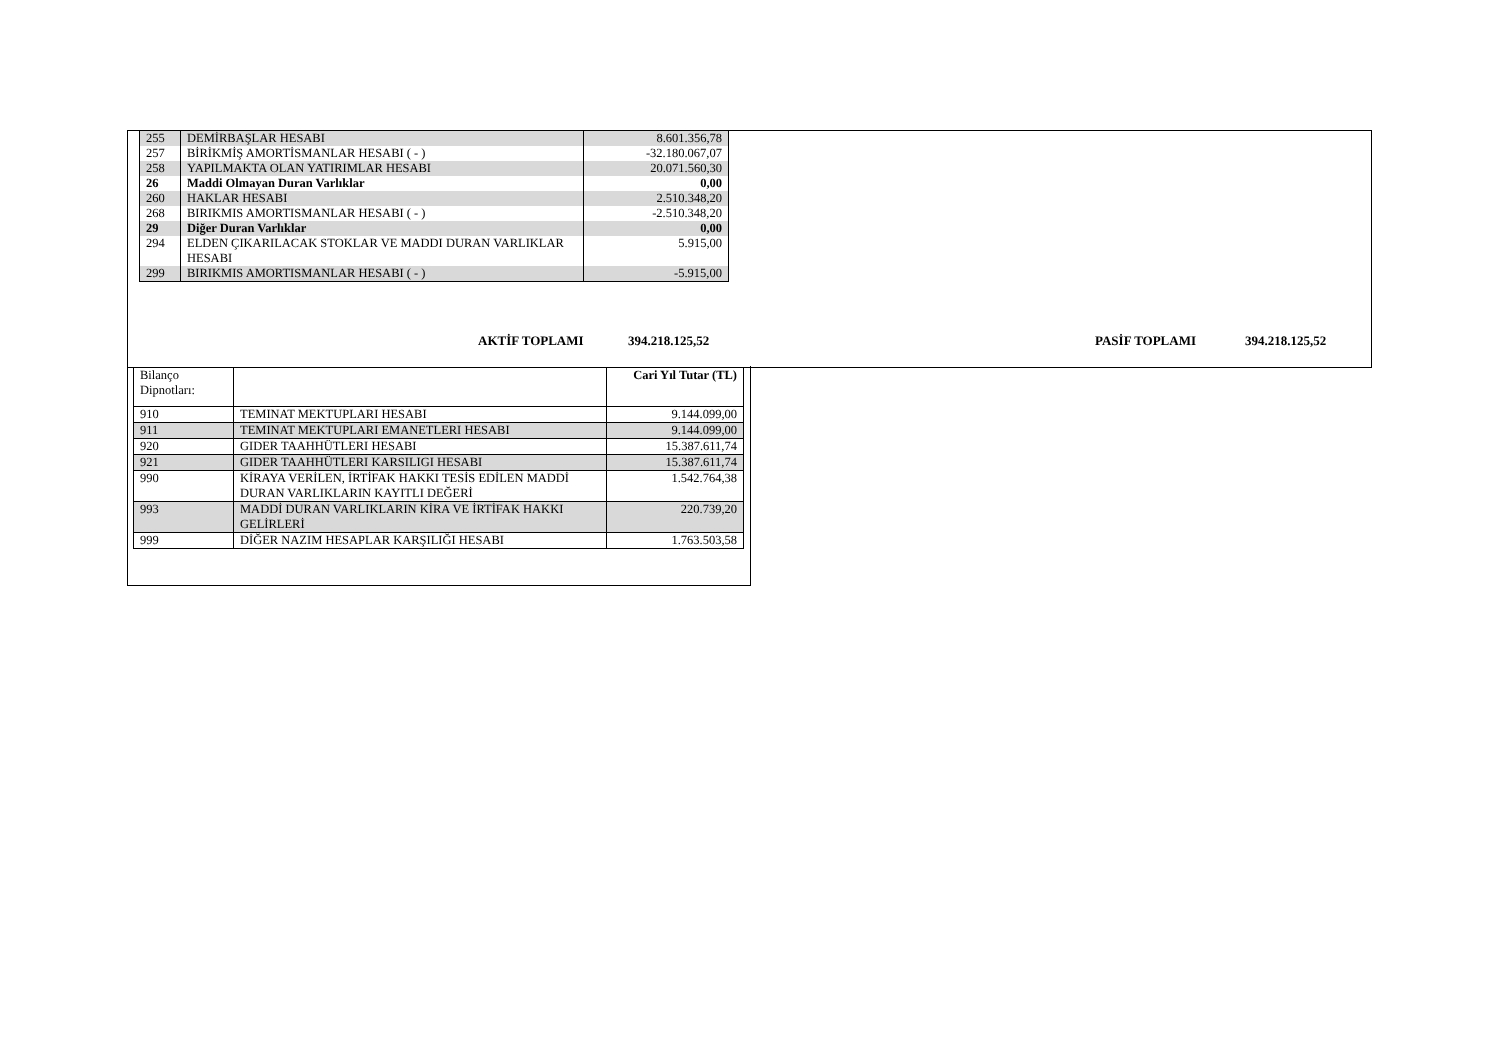| 255 | DEMİRBAŞLAR HESABI | 8.601.356,78 |
| 257 | BİRİKMİŞ AMORTİSMANLAR HESABI ( - ) | -32.180.067,07 |
| 258 | YAPILMAKTA OLAN YATIRIMLAR HESABI | 20.071.560,30 |
| 26 | Maddi Olmayan Duran Varlıklar | 0,00 |
| 260 | HAKLAR HESABI | 2.510.348,20 |
| 268 | BIRIKMIS AMORTISMANLAR HESABI ( - ) | -2.510.348,20 |
| 29 | Diğer Duran Varlıklar | 0,00 |
| 294 | ELDEN ÇIKARILACAK STOKLAR VE MADDI DURAN VARLIKLAR HESABI | 5.915,00 |
| 299 | BIRIKMIS AMORTISMANLAR HESABI ( - ) | -5.915,00 |
AKTİF TOPLAMI 394.218.125,52 PASİF TOPLAMI 394.218.125,52
| Bilanço Dipnotları: | | Cari Yıl Tutar (TL) |
| 910 | TEMINAT MEKTUPLARI HESABI | 9.144.099,00 |
| 911 | TEMINAT MEKTUPLARI EMANETLERI HESABI | 9.144.099,00 |
| 920 | GIDER TAAHHÜTLERI HESABI | 15.387.611,74 |
| 921 | GIDER TAAHHÜTLERI KARSILIGI HESABI | 15.387.611,74 |
| 990 | KİRAYA VERİLEN, İRTİFAK HAKKI TESİS EDİLEN MADDİ DURAN VARLIKLARIN KAYITLI DEĞERİ | 1.542.764,38 |
| 993 | MADDİ DURAN VARLIKLARIN KİRA VE İRTİFAK HAKKI GELİRLERİ | 220.739,20 |
| 999 | DİĞER NAZIM HESAPLAR KARŞILIĞI HESABI | 1.763.503,58 |